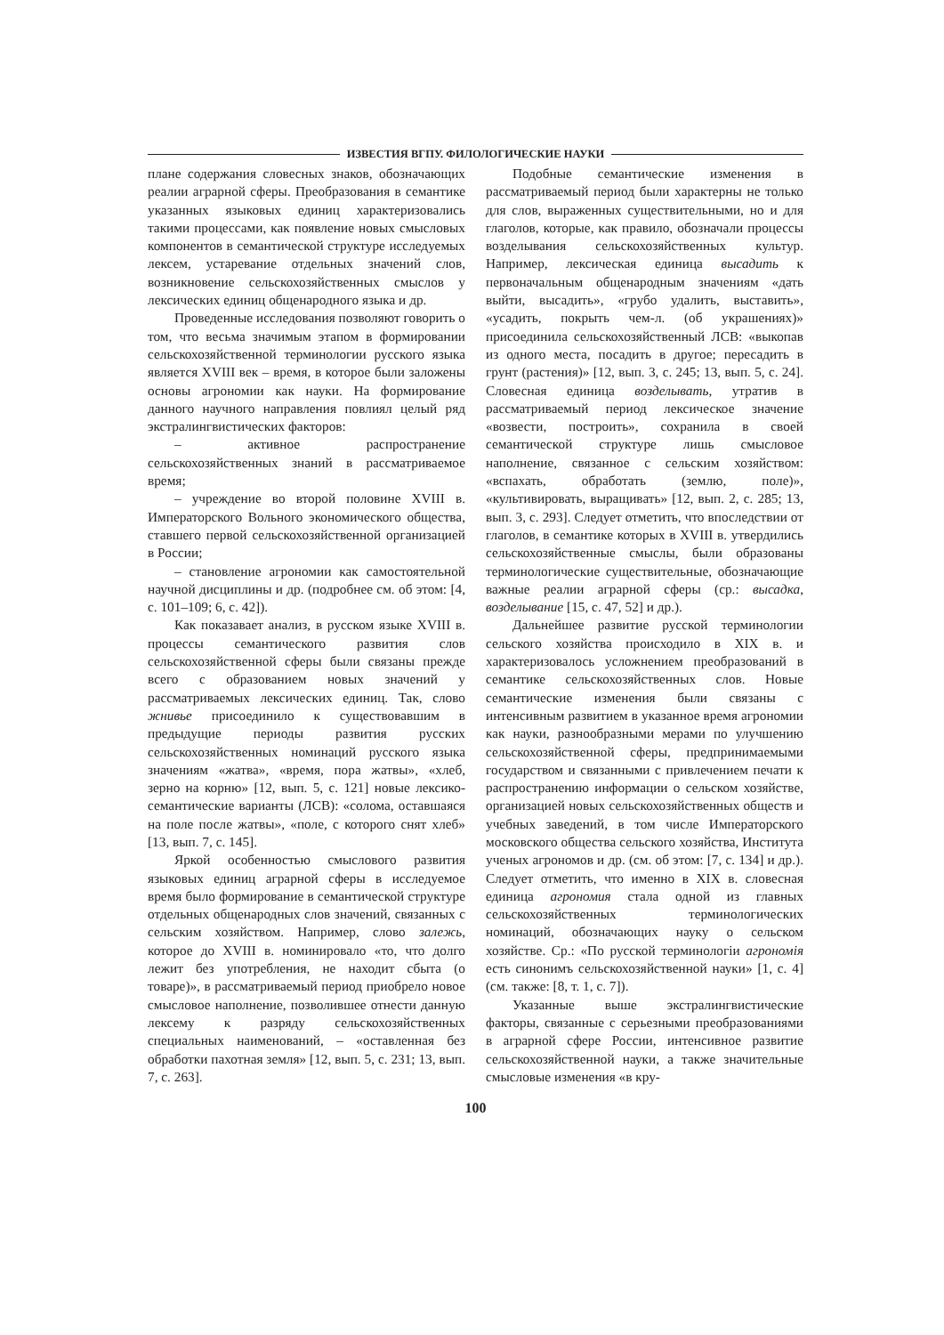ИЗВЕСТИЯ ВГПУ. ФИЛОЛОГИЧЕСКИЕ НАУКИ
плане содержания словесных знаков, обозначающих реалии аграрной сферы. Преобразования в семантике указанных языковых единиц характеризовались такими процессами, как появление новых смысловых компонентов в семантической структуре исследуемых лексем, устаревание отдельных значений слов, возникновение сельскохозяйственных смыслов у лексических единиц общенародного языка и др.
Проведенные исследования позволяют говорить о том, что весьма значимым этапом в формировании сельскохозяйственной терминологии русского языка является XVIII век – время, в которое были заложены основы агрономии как науки. На формирование данного научного направления повлиял целый ряд экстралингвистических факторов:
– активное распространение сельскохозяйственных знаний в рассматриваемое время;
– учреждение во второй половине XVIII в. Императорского Вольного экономического общества, ставшего первой сельскохозяйственной организацией в России;
– становление агрономии как самостоятельной научной дисциплины и др. (подробнее см. об этом: [4, с. 101–109; 6, с. 42]).
Как показавает анализ, в русском языке XVIII в. процессы семантического развития слов сельскохозяйственной сферы были связаны прежде всего с образованием новых значений у рассматриваемых лексических единиц. Так, слово жнивье присоединило к существовавшим в предыдущие периоды развития русских сельскохозяйственных номинаций русского языка значениям «жатва», «время, пора жатвы», «хлеб, зерно на корню» [12, вып. 5, с. 121] новые лексико-семантические варианты (ЛСВ): «солома, оставшаяся на поле после жатвы», «поле, с которого снят хлеб» [13, вып. 7, с. 145].
Яркой особенностью смыслового развития языковых единиц аграрной сферы в исследуемое время было формирование в семантической структуре отдельных общенародных слов значений, связанных с сельским хозяйством. Например, слово залежь, которое до XVIII в. номинировало «то, что долго лежит без употребления, не находит сбыта (о товаре)», в рассматриваемый период приобрело новое смысловое наполнение, позволившее отнести данную лексему к разряду сельскохозяйственных специальных наименований, – «оставленная без обработки пахотная земля» [12, вып. 5, с. 231; 13, вып. 7, с. 263].
Подобные семантические изменения в рассматриваемый период были характерны не только для слов, выраженных существительными, но и для глаголов, которые, как правило, обозначали процессы возделывания сельскохозяйственных культур. Например, лексическая единица высадить к первоначальным общенародным значениям «дать выйти, высадить», «грубо удалить, выставить», «усадить, покрыть чем-л. (об украшениях)» присоединила сельскохозяйственный ЛСВ: «выкопав из одного места, посадить в другое; пересадить в грунт (растения)» [12, вып. 3, с. 245; 13, вып. 5, с. 24]. Словесная единица возделывать, утратив в рассматриваемый период лексическое значение «возвести, построить», сохранила в своей семантической структуре лишь смысловое наполнение, связанное с сельским хозяйством: «вспахать, обработать (землю, поле)», «культивировать, выращивать» [12, вып. 2, с. 285; 13, вып. 3, с. 293]. Следует отметить, что впоследствии от глаголов, в семантике которых в XVIII в. утвердились сельскохозяйственные смыслы, были образованы терминологические существительные, обозначающие важные реалии аграрной сферы (ср.: высадка, возделывание [15, с. 47, 52] и др.).
Дальнейшее развитие русской терминологии сельского хозяйства происходило в XIX в. и характеризовалось усложнением преобразований в семантике сельскохозяйственных слов. Новые семантические изменения были связаны с интенсивным развитием в указанное время агрономии как науки, разнообразными мерами по улучшению сельскохозяйственной сферы, предпринимаемыми государством и связанными с привлечением печати к распространению информации о сельском хозяйстве, организацией новых сельскохозяйственных обществ и учебных заведений, в том числе Императорского московского общества сельского хозяйства, Института ученых агрономов и др. (см. об этом: [7, с. 134] и др.). Следует отметить, что именно в XIX в. словесная единица агрономия стала одной из главных сельскохозяйственных терминологических номинаций, обозначающих науку о сельском хозяйстве. Ср.: «По русской терминологiи агрономiя есть синонимъ сельскохозяйственной науки» [1, с. 4] (см. также: [8, т. 1, с. 7]).
Указанные выше экстралингвистические факторы, связанные с серьезными преобразованиями в аграрной сфере России, интенсивное развитие сельскохозяйственной науки, а также значительные смысловые изменения «в кру-
100